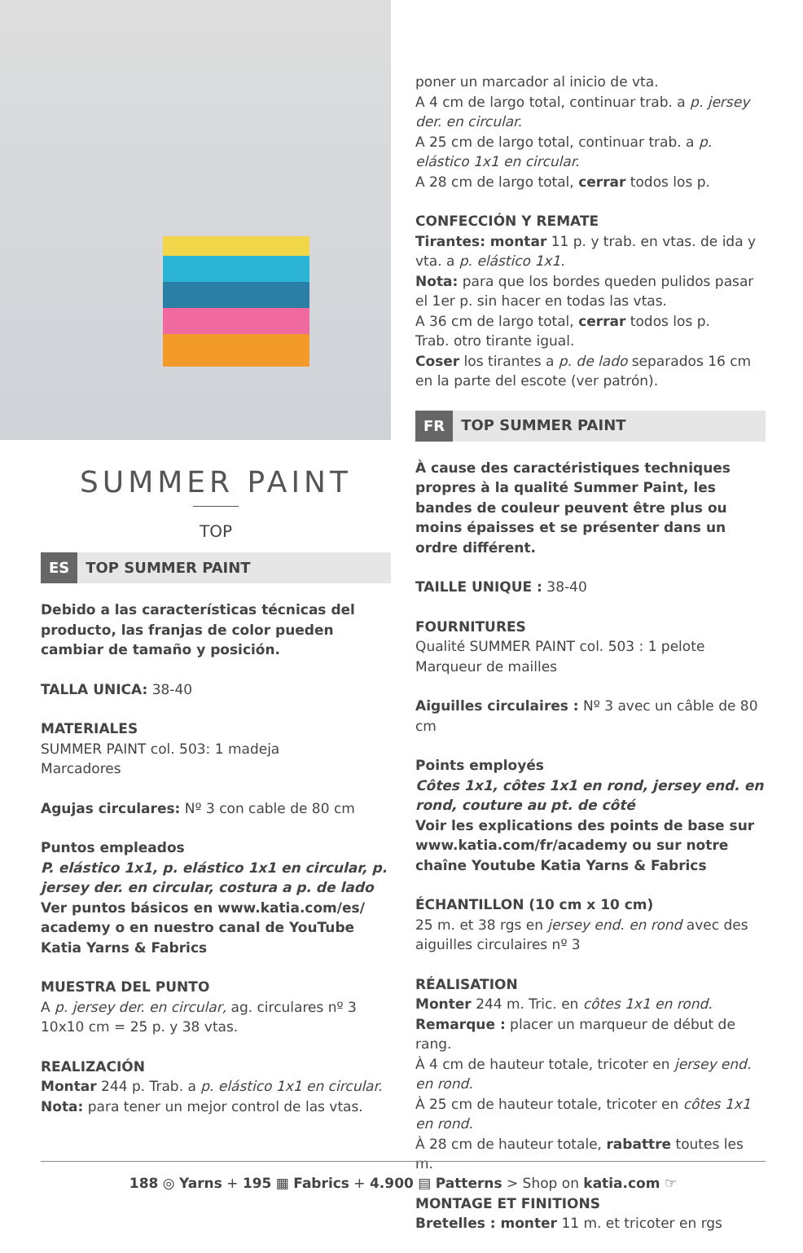SUMMER PAINT
TOP
ES TOP SUMMER PAINT
Debido a las características técnicas del producto, las franjas de color pueden cambiar de tamaño y posición.
TALLA UNICA: 38-40
MATERIALES
SUMMER PAINT col. 503: 1 madeja
Marcadores
Agujas circulares: Nº 3 con cable de 80 cm
Puntos empleados
P. elástico 1x1, p. elástico 1x1 en circular, p. jersey der. en circular, costura a p. de lado
Ver puntos básicos en www.katia.com/es/ academy o en nuestro canal de YouTube Katia Yarns & Fabrics
MUESTRA DEL PUNTO
A p. jersey der. en circular, ag. circulares nº 3
10x10 cm = 25 p. y 38 vtas.
REALIZACIÓN
Montar 244 p. Trab. a p. elástico 1x1 en circular.
Nota: para tener un mejor control de las vtas.
poner un marcador al inicio de vta.
A 4 cm de largo total, continuar trab. a p. jersey der. en circular.
A 25 cm de largo total, continuar trab. a p. elástico 1x1 en circular.
A 28 cm de largo total, cerrar todos los p.
CONFECCIÓN Y REMATE
Tirantes: montar 11 p. y trab. en vtas. de ida y vta. a p. elástico 1x1.
Nota: para que los bordes queden pulidos pasar el 1er p. sin hacer en todas las vtas.
A 36 cm de largo total, cerrar todos los p.
Trab. otro tirante igual.
Coser los tirantes a p. de lado separados 16 cm en la parte del escote (ver patrón).
FR TOP SUMMER PAINT
À cause des caractéristiques techniques propres à la qualité Summer Paint, les bandes de couleur peuvent être plus ou moins épaisses et se présenter dans un ordre différent.
TAILLE UNIQUE : 38-40
FOURNITURES
Qualité SUMMER PAINT col. 503 : 1 pelote
Marqueur de mailles
Aiguilles circulaires : Nº 3 avec un câble de 80 cm
Points employés
Côtes 1x1, côtes 1x1 en rond, jersey end. en rond, couture au pt. de côté
Voir les explications des points de base sur www.katia.com/fr/academy ou sur notre chaîne Youtube Katia Yarns & Fabrics
ÉCHANTILLON (10 cm x 10 cm)
25 m. et 38 rgs en jersey end. en rond avec des aiguilles circulaires nº 3
RÉALISATION
Monter 244 m. Tric. en côtes 1x1 en rond.
Remarque : placer un marqueur de début de rang.
À 4 cm de hauteur totale, tricoter en jersey end. en rond.
À 25 cm de hauteur totale, tricoter en côtes 1x1 en rond.
À 28 cm de hauteur totale, rabattre toutes les m.
MONTAGE ET FINITIONS
Bretelles : monter 11 m. et tricoter en rgs
188 ◎ Yarns + 195 ▦ Fabrics + 4.900 ▤ Patterns > Shop on katia.com ☞